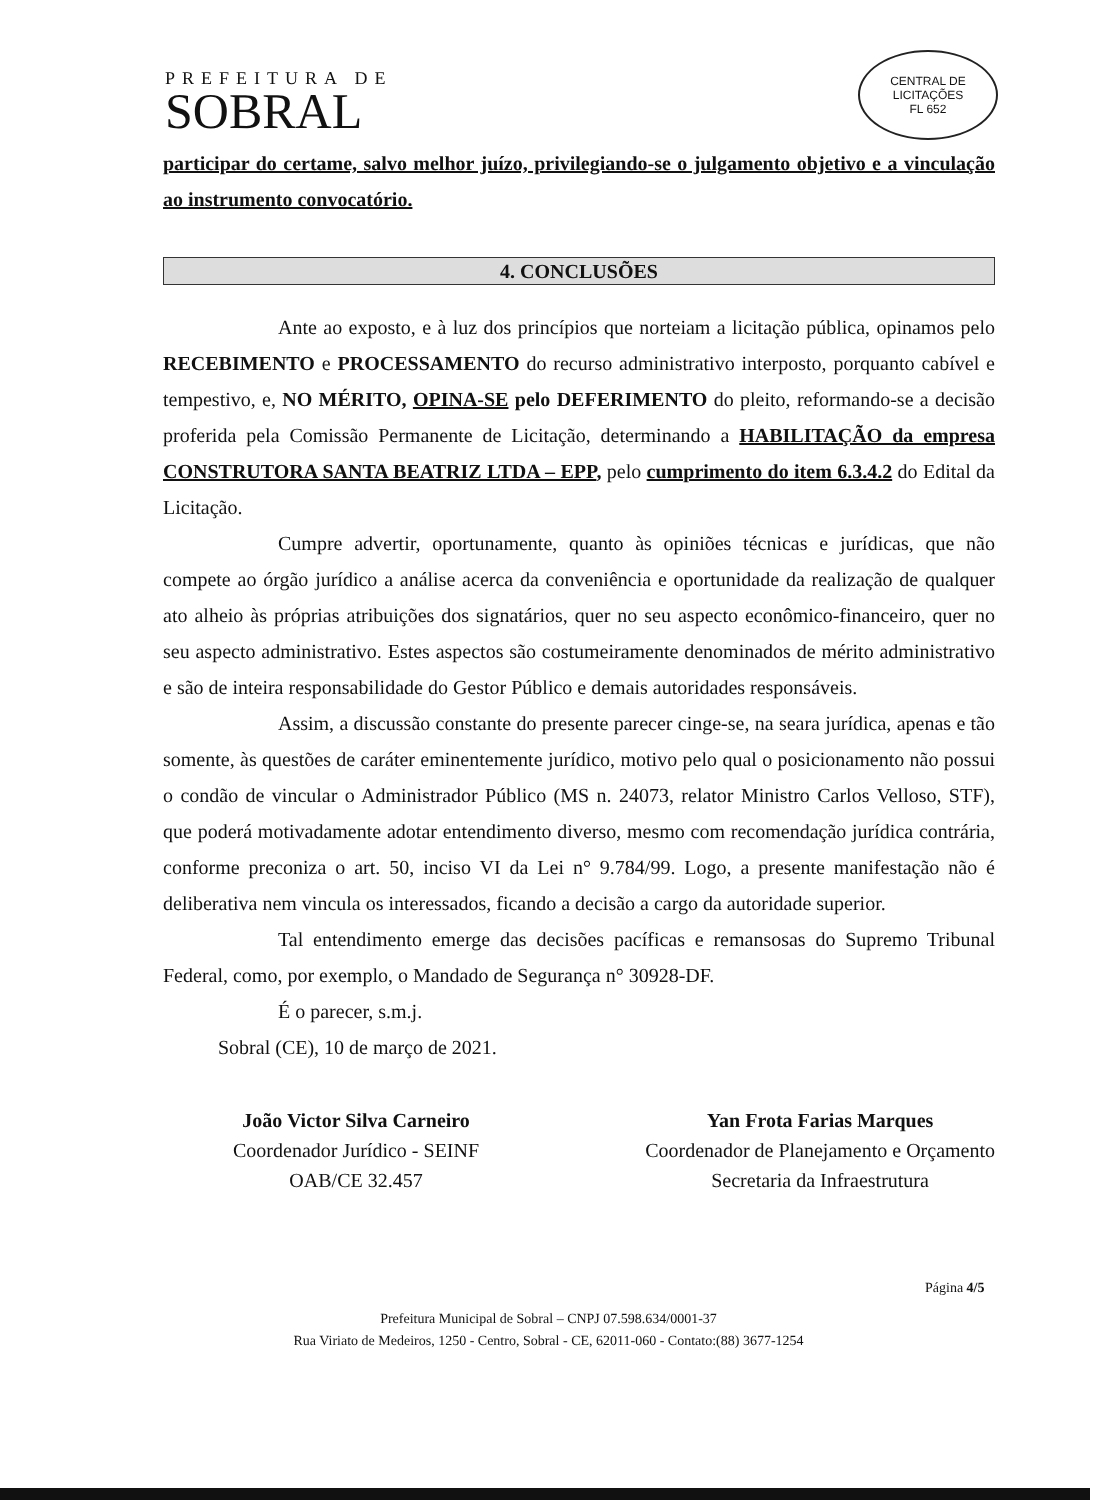PREFEITURA DE
SOBRAL
CENTRAL DE LICITAÇÕES
FL 652
participar do certame, salvo melhor juízo, privilegiando-se o julgamento objetivo e a vinculação ao instrumento convocatório.
4. CONCLUSÕES
Ante ao exposto, e à luz dos princípios que norteiam a licitação pública, opinamos pelo RECEBIMENTO e PROCESSAMENTO do recurso administrativo interposto, porquanto cabível e tempestivo, e, NO MÉRITO, OPINA-SE pelo DEFERIMENTO do pleito, reformando-se a decisão proferida pela Comissão Permanente de Licitação, determinando a HABILITAÇÃO da empresa CONSTRUTORA SANTA BEATRIZ LTDA – EPP, pelo cumprimento do item 6.3.4.2 do Edital da Licitação.
Cumpre advertir, oportunamente, quanto às opiniões técnicas e jurídicas, que não compete ao órgão jurídico a análise acerca da conveniência e oportunidade da realização de qualquer ato alheio às próprias atribuições dos signatários, quer no seu aspecto econômico-financeiro, quer no seu aspecto administrativo. Estes aspectos são costumeiramente denominados de mérito administrativo e são de inteira responsabilidade do Gestor Público e demais autoridades responsáveis.
Assim, a discussão constante do presente parecer cinge-se, na seara jurídica, apenas e tão somente, às questões de caráter eminentemente jurídico, motivo pelo qual o posicionamento não possui o condão de vincular o Administrador Público (MS n. 24073, relator Ministro Carlos Velloso, STF), que poderá motivadamente adotar entendimento diverso, mesmo com recomendação jurídica contrária, conforme preconiza o art. 50, inciso VI da Lei n° 9.784/99. Logo, a presente manifestação não é deliberativa nem vincula os interessados, ficando a decisão a cargo da autoridade superior.
Tal entendimento emerge das decisões pacíficas e remansosas do Supremo Tribunal Federal, como, por exemplo, o Mandado de Segurança n° 30928-DF.
É o parecer, s.m.j.
Sobral (CE), 10 de março de 2021.
João Victor Silva Carneiro
Coordenador Jurídico - SEINF
OAB/CE 32.457
Yan Frota Farias Marques
Coordenador de Planejamento e Orçamento
Secretaria da Infraestrutura
Página 4/5
Prefeitura Municipal de Sobral – CNPJ 07.598.634/0001-37
Rua Viriato de Medeiros, 1250 - Centro, Sobral - CE, 62011-060 - Contato:(88) 3677-1254